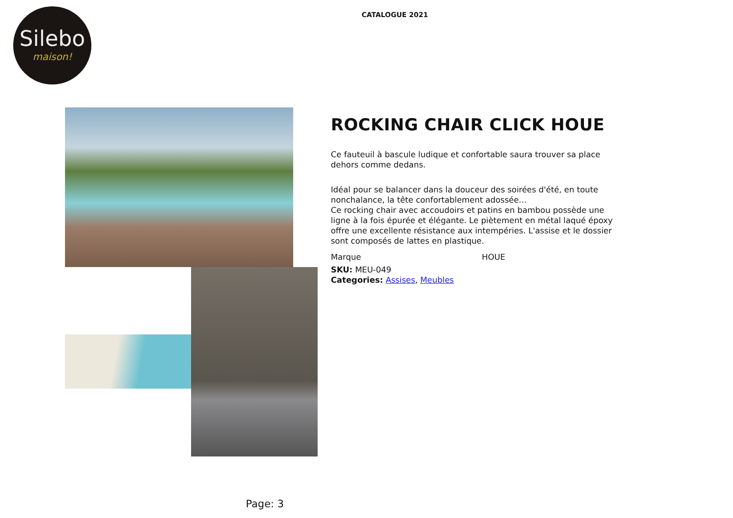Silebo
maison!
CATALOGUE 2021
ROCKING CHAIR CLICK HOUE
Ce fauteuil à bascule ludique et confortable saura trouver sa place dehors comme dedans.
Idéal pour se balancer dans la douceur des soirées d'été, en toute nonchalance, la tête confortablement adossée…
Ce rocking chair avec accoudoirs et patins en bambou possède une ligne à la fois épurée et élégante. Le piètement en métal laqué époxy offre une excellente résistance aux intempéries. L'assise et le dossier sont composés de lattes en plastique.
Marque HOUE
SKU: MEU-049
Categories: Assises, Meubles
Page: 3